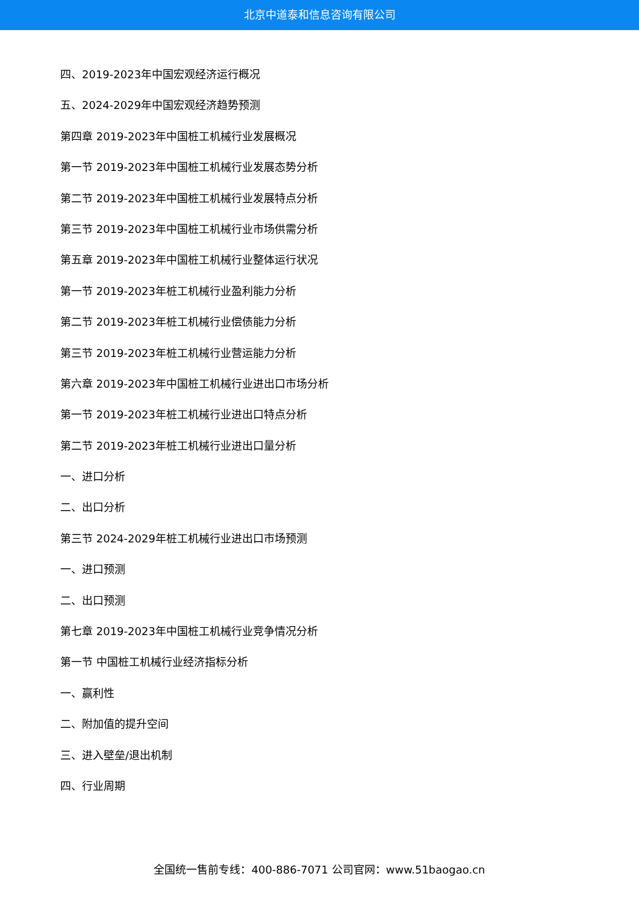北京中道泰和信息咨询有限公司
四、2019-2023年中国宏观经济运行概况
五、2024-2029年中国宏观经济趋势预测
第四章 2019-2023年中国桩工机械行业发展概况
第一节 2019-2023年中国桩工机械行业发展态势分析
第二节 2019-2023年中国桩工机械行业发展特点分析
第三节 2019-2023年中国桩工机械行业市场供需分析
第五章 2019-2023年中国桩工机械行业整体运行状况
第一节 2019-2023年桩工机械行业盈利能力分析
第二节 2019-2023年桩工机械行业偿债能力分析
第三节 2019-2023年桩工机械行业营运能力分析
第六章 2019-2023年中国桩工机械行业进出口市场分析
第一节 2019-2023年桩工机械行业进出口特点分析
第二节 2019-2023年桩工机械行业进出口量分析
一、进口分析
二、出口分析
第三节 2024-2029年桩工机械行业进出口市场预测
一、进口预测
二、出口预测
第七章 2019-2023年中国桩工机械行业竞争情况分析
第一节 中国桩工机械行业经济指标分析
一、赢利性
二、附加值的提升空间
三、进入壁垒/退出机制
四、行业周期
全国统一售前专线：400-886-7071 公司官网：www.51baogao.cn